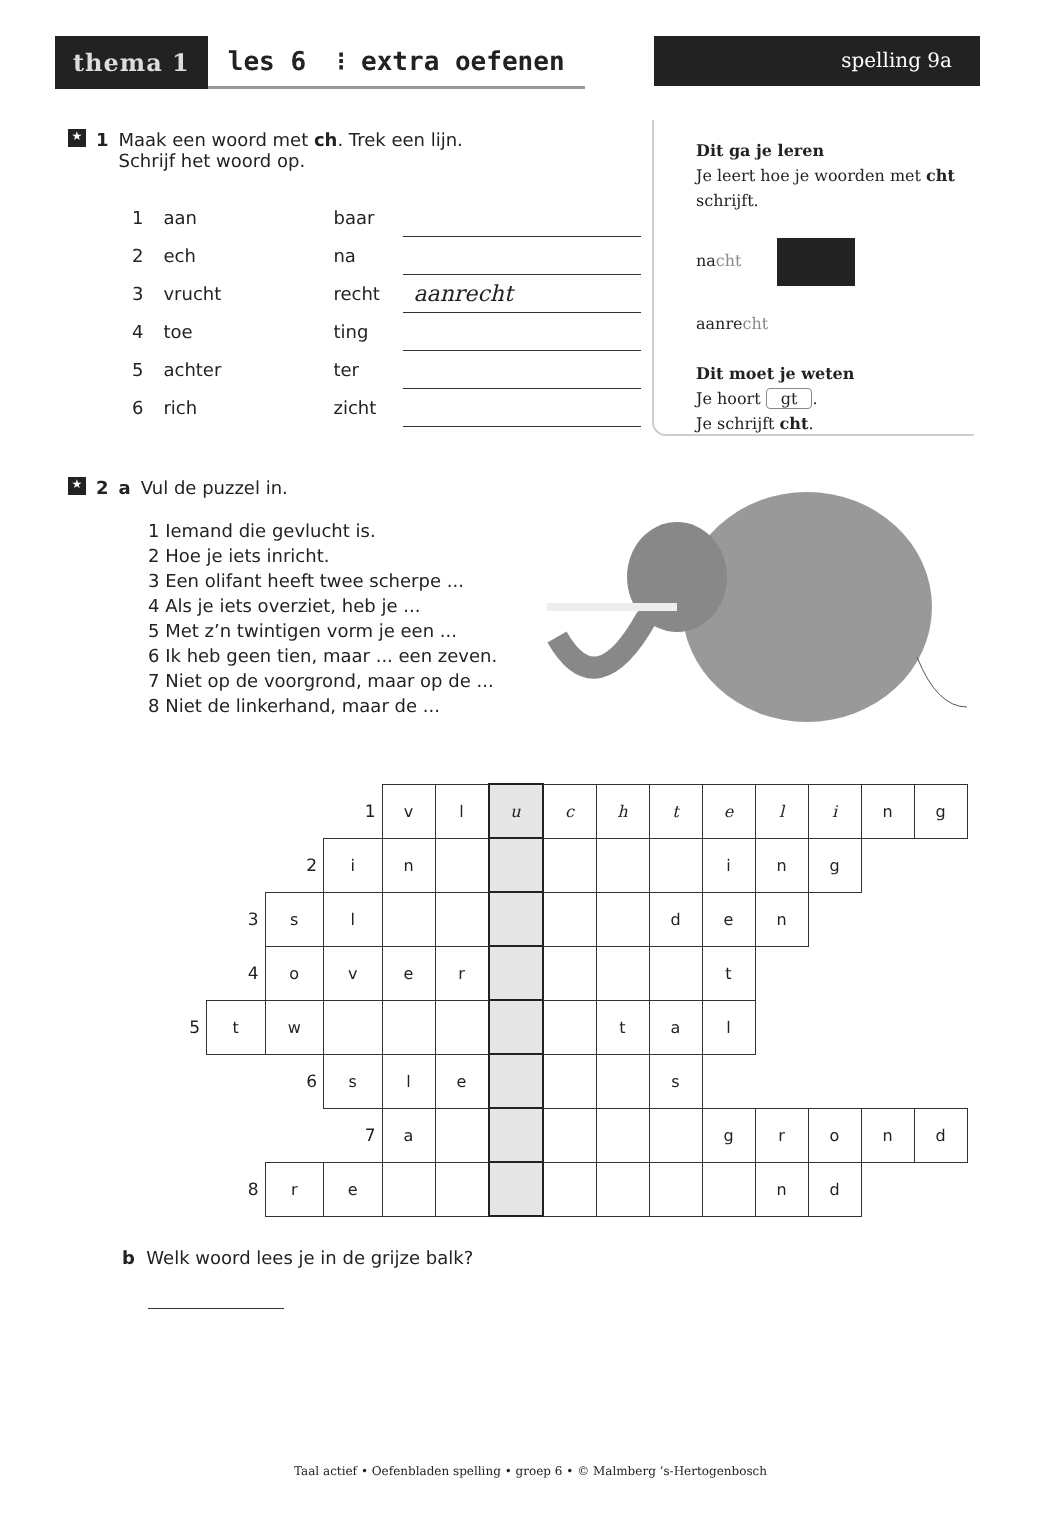thema 1 les 6 ⁝ extra oefenen spelling 9a
Dit ga je leren
Je leert hoe je woorden met cht
schrijft.
nacht
aanrecht
Dit moet je weten
Je hoort gt.
Je schrijft cht.
★ 1 Maak een woord met ch. Trek een lijn.
Schrijf het woord op.
| 1 | aan | baar | |
| 2 | ech | na | |
| 3 | vrucht | recht | aanrecht |
| 4 | toe | ting | |
| 5 | achter | ter | |
| 6 | rich | zicht | |
★ 2 a Vul de puzzel in.
1 Iemand die gevlucht is.
2 Hoe je iets inricht.
3 Een olifant heeft twee scherpe ...
4 Als je iets overziet, heb je ...
5 Met z’n twintigen vorm je een ...
6 Ik heb geen tien, maar ... een zeven.
7 Niet op de voorgrond, maar op de ...
8 Niet de linkerhand, maar de ...
| | | | 1 | v | l | u | c | h | t | e | l | i | n | g |
| | | 2 | i | n | | | | | | i | n | g | | |
| | 3 | s | l | | | | | | d | e | n | | | |
| | 4 | o | v | e | r | | | | | t | | | | |
| 5 | t | w | | | | | | t | a | l | | | | |
| | | 6 | s | l | e | | | | s | | | | | |
| | | | 7 | a | | | | | | g | r | o | n | d |
| | 8 | r | e | | | | | | | | n | d | | |
b Welk woord lees je in de grijze balk?
Taal actief • Oefenbladen spelling • groep 6 • © Malmberg ’s-Hertogenbosch